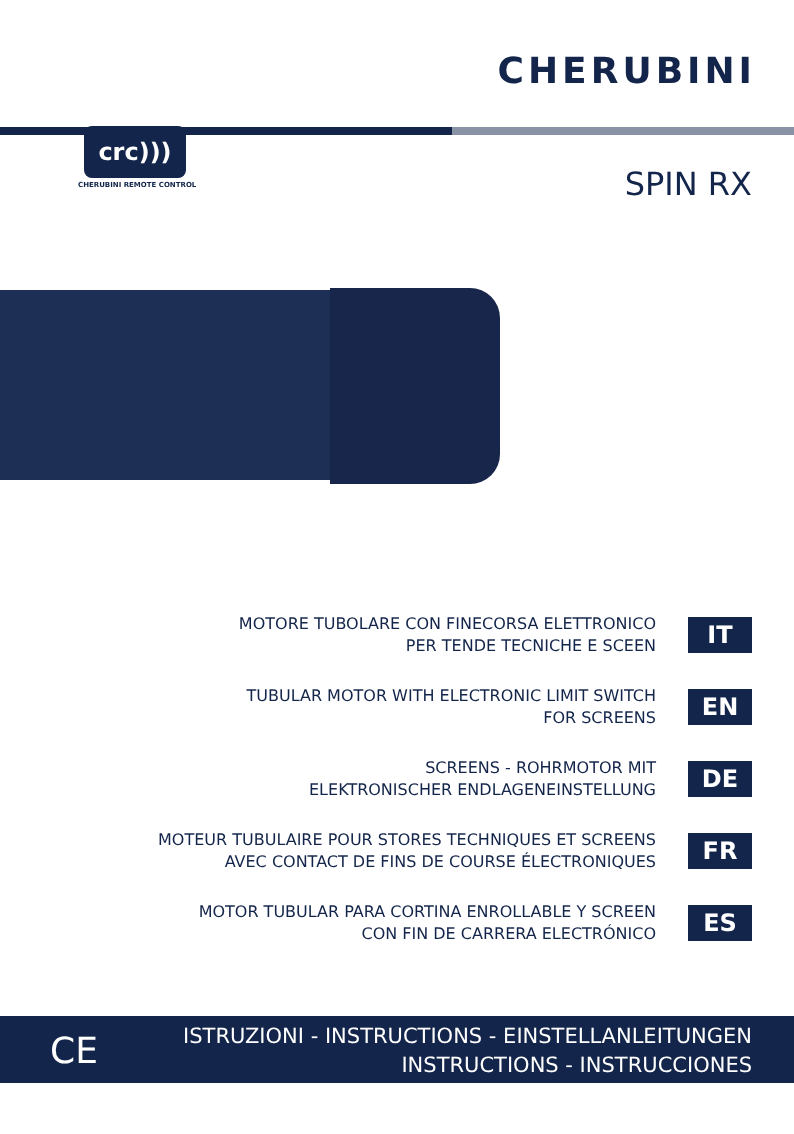CHERUBINI
crc)))
CHERUBINI REMOTE CONTROL SPIN RX
MOTORE TUBOLARE CON FINECORSA ELETTRONICO
PER TENDE TECNICHE E SCEEN
IT
TUBULAR MOTOR WITH ELECTRONIC LIMIT SWITCH
FOR SCREENS
EN
SCREENS - ROHRMOTOR MIT
ELEKTRONISCHER ENDLAGENEINSTELLUNG
DE
MOTEUR TUBULAIRE POUR STORES TECHNIQUES ET SCREENS
AVEC CONTACT DE FINS DE COURSE ÉLECTRONIQUES
FR
MOTOR TUBULAR PARA CORTINA ENROLLABLE Y SCREEN
CON FIN DE CARRERA ELECTRÓNICO
ES
CE
ISTRUZIONI - INSTRUCTIONS - EINSTELLANLEITUNGEN
INSTRUCTIONS - INSTRUCCIONES